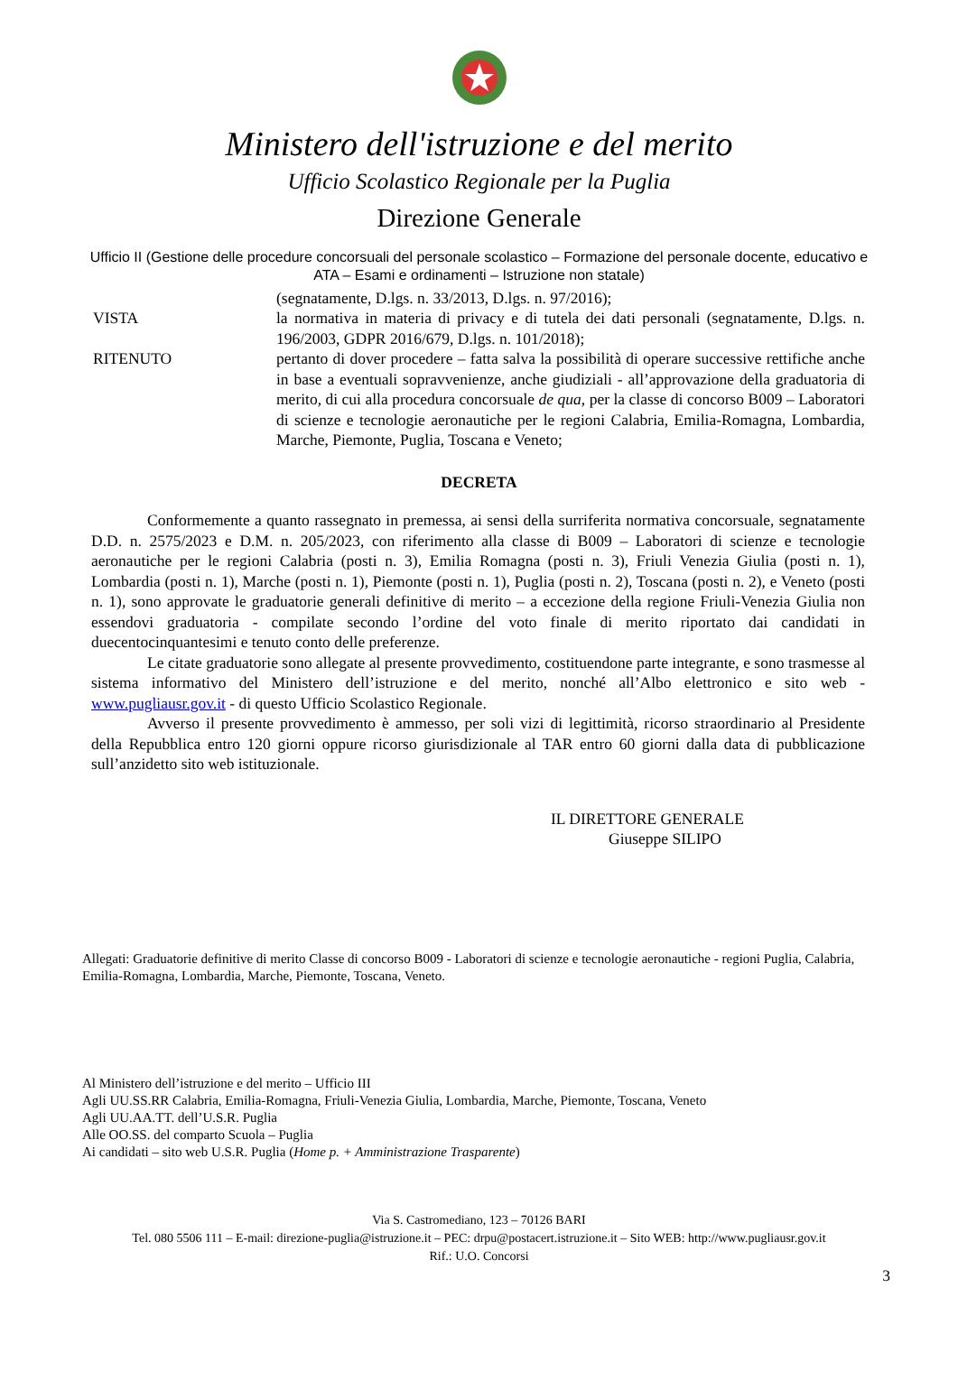Ministero dell'istruzione e del merito
Ufficio Scolastico Regionale per la Puglia
Direzione Generale
Ufficio II (Gestione delle procedure concorsuali del personale scolastico – Formazione del personale docente, educativo e ATA – Esami e ordinamenti – Istruzione non statale)
(segnatamente, D.lgs. n. 33/2013, D.lgs. n. 97/2016);
VISTA la normativa in materia di privacy e di tutela dei dati personali (segnatamente, D.lgs. n. 196/2003, GDPR 2016/679, D.lgs. n. 101/2018);
RITENUTO pertanto di dover procedere – fatta salva la possibilità di operare successive rettifiche anche in base a eventuali sopravvenienze, anche giudiziali - all’approvazione della graduatoria di merito, di cui alla procedura concorsuale de qua, per la classe di concorso B009 – Laboratori di scienze e tecnologie aeronautiche per le regioni Calabria, Emilia-Romagna, Lombardia, Marche, Piemonte, Puglia, Toscana e Veneto;
DECRETA
Conformemente a quanto rassegnato in premessa, ai sensi della surriferita normativa concorsuale, segnatamente D.D. n. 2575/2023 e D.M. n. 205/2023, con riferimento alla classe di B009 – Laboratori di scienze e tecnologie aeronautiche per le regioni Calabria (posti n. 3), Emilia Romagna (posti n. 3), Friuli Venezia Giulia (posti n. 1), Lombardia (posti n. 1), Marche (posti n. 1), Piemonte (posti n. 1), Puglia (posti n. 2), Toscana (posti n. 2), e Veneto (posti n. 1), sono approvate le graduatorie generali definitive di merito – a eccezione della regione Friuli-Venezia Giulia non essendovi graduatoria - compilate secondo l’ordine del voto finale di merito riportato dai candidati in duecentocinquantesimi e tenuto conto delle preferenze.
Le citate graduatorie sono allegate al presente provvedimento, costituendone parte integrante, e sono trasmesse al sistema informativo del Ministero dell’istruzione e del merito, nonché all’Albo elettronico e sito web - www.pugliausr.gov.it - di questo Ufficio Scolastico Regionale.
Avverso il presente provvedimento è ammesso, per soli vizi di legittimità, ricorso straordinario al Presidente della Repubblica entro 120 giorni oppure ricorso giurisdizionale al TAR entro 60 giorni dalla data di pubblicazione sull’anzidetto sito web istituzionale.
IL DIRETTORE GENERALE
Giuseppe SILIPO
Allegati: Graduatorie definitive di merito Classe di concorso B009 - Laboratori di scienze e tecnologie aeronautiche - regioni Puglia, Calabria, Emilia-Romagna, Lombardia, Marche, Piemonte, Toscana, Veneto.
Al Ministero dell’istruzione e del merito – Ufficio III
Agli UU.SS.RR Calabria, Emilia-Romagna, Friuli-Venezia Giulia, Lombardia, Marche, Piemonte, Toscana, Veneto
Agli UU.AA.TT. dell’U.S.R. Puglia
Alle OO.SS. del comparto Scuola – Puglia
Ai candidati – sito web U.S.R. Puglia (Home p. + Amministrazione Trasparente)
Via S. Castromediano, 123 – 70126 BARI
Tel. 080 5506 111 – E-mail: direzione-puglia@istruzione.it – PEC: drpu@postacert.istruzione.it – Sito WEB: http://www.pugliausr.gov.it
Rif.: U.O. Concorsi
3